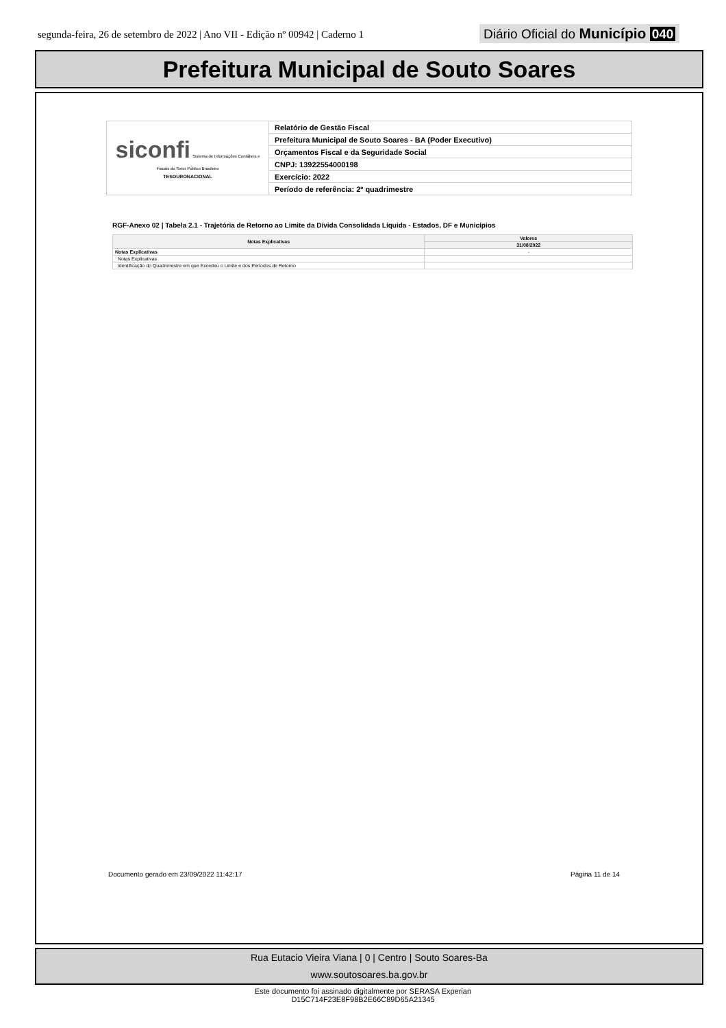segunda-feira, 26 de setembro de 2022 | Ano VII - Edição nº 00942 | Caderno 1
Diário Oficial do Município 040
Prefeitura Municipal de Souto Soares
| siconfi Sistema de Informações Contábeis e Fiscais do Setor Público Brasileiro TESOURONACIONAL | Relatório de Gestão Fiscal |
| | Prefeitura Municipal de Souto Soares - BA (Poder Executivo) |
| | Orçamentos Fiscal e da Seguridade Social |
| | CNPJ: 13922554000198 |
| | Exercício: 2022 |
| | Período de referência: 2º quadrimestre |
RGF-Anexo 02 | Tabela 2.1 - Trajetória de Retorno ao Limite da Dívida Consolidada Líquida - Estados, DF e Municípios
| Notas Explicativas | Valores |
| --- | --- |
| | 31/08/2022 |
| Notas Explicativas | - |
| Notas Explicativas | |
| Identificação do Quadrimestre em que Excedeu o Limite e dos Períodos de Retorno | |
Documento gerado em 23/09/2022 11:42:17
Página 11 de 14
Rua Eutacio Vieira Viana | 0 | Centro | Souto Soares-Ba
www.soutosoares.ba.gov.br
Este documento foi assinado digitalmente por SERASA Experian
D15C714F23E8F98B2E66C89D65A21345